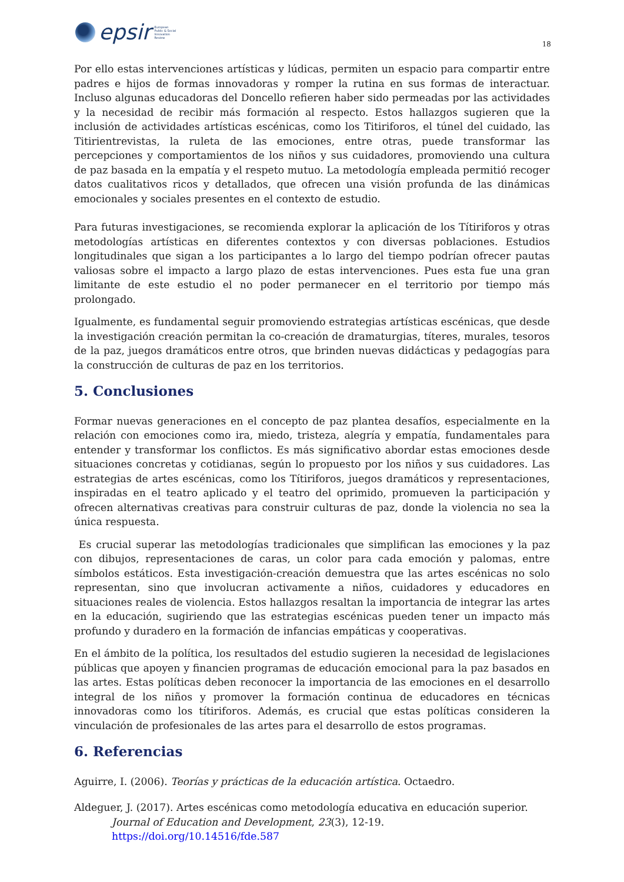epsir European
Public & Social
Innovation
Review
18
Por ello estas intervenciones artísticas y lúdicas, permiten un espacio para compartir entre padres e hijos de formas innovadoras y romper la rutina en sus formas de interactuar. Incluso algunas educadoras del Doncello refieren haber sido permeadas por las actividades y la necesidad de recibir más formación al respecto. Estos hallazgos sugieren que la inclusión de actividades artísticas escénicas, como los Titiriforos, el túnel del cuidado, las Titirientrevistas, la ruleta de las emociones, entre otras, puede transformar las percepciones y comportamientos de los niños y sus cuidadores, promoviendo una cultura de paz basada en la empatía y el respeto mutuo. La metodología empleada permitió recoger datos cualitativos ricos y detallados, que ofrecen una visión profunda de las dinámicas emocionales y sociales presentes en el contexto de estudio.
Para futuras investigaciones, se recomienda explorar la aplicación de los Títiriforos y otras metodologías artísticas en diferentes contextos y con diversas poblaciones. Estudios longitudinales que sigan a los participantes a lo largo del tiempo podrían ofrecer pautas valiosas sobre el impacto a largo plazo de estas intervenciones. Pues esta fue una gran limitante de este estudio el no poder permanecer en el territorio por tiempo más prolongado.
Igualmente, es fundamental seguir promoviendo estrategias artísticas escénicas, que desde la investigación creación permitan la co-creación de dramaturgias, títeres, murales, tesoros de la paz, juegos dramáticos entre otros, que brinden nuevas didácticas y pedagogías para la construcción de culturas de paz en los territorios.
5. Conclusiones
Formar nuevas generaciones en el concepto de paz plantea desafíos, especialmente en la relación con emociones como ira, miedo, tristeza, alegría y empatía, fundamentales para entender y transformar los conflictos. Es más significativo abordar estas emociones desde situaciones concretas y cotidianas, según lo propuesto por los niños y sus cuidadores. Las estrategias de artes escénicas, como los Títiriforos, juegos dramáticos y representaciones, inspiradas en el teatro aplicado y el teatro del oprimido, promueven la participación y ofrecen alternativas creativas para construir culturas de paz, donde la violencia no sea la única respuesta.
Es crucial superar las metodologías tradicionales que simplifican las emociones y la paz con dibujos, representaciones de caras, un color para cada emoción y palomas, entre símbolos estáticos. Esta investigación-creación demuestra que las artes escénicas no solo representan, sino que involucran activamente a niños, cuidadores y educadores en situaciones reales de violencia. Estos hallazgos resaltan la importancia de integrar las artes en la educación, sugiriendo que las estrategias escénicas pueden tener un impacto más profundo y duradero en la formación de infancias empáticas y cooperativas.
En el ámbito de la política, los resultados del estudio sugieren la necesidad de legislaciones públicas que apoyen y financien programas de educación emocional para la paz basados en las artes. Estas políticas deben reconocer la importancia de las emociones en el desarrollo integral de los niños y promover la formación continua de educadores en técnicas innovadoras como los títiriforos. Además, es crucial que estas políticas consideren la vinculación de profesionales de las artes para el desarrollo de estos programas.
6. Referencias
Aguirre, I. (2006). Teorías y prácticas de la educación artística. Octaedro.
Aldeguer, J. (2017). Artes escénicas como metodología educativa en educación superior.
Journal of Education and Development, 23(3), 12-19. https://doi.org/10.14516/fde.587